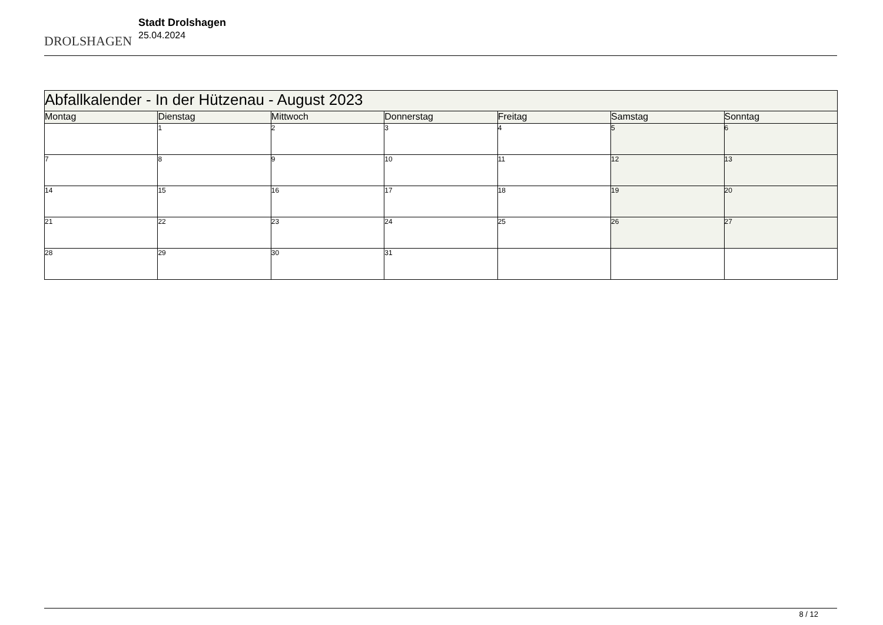DROLSHAGEN
Stadt Drolshagen
25.04.2024
| Abfallkalender - In der Hützenau - August 2023 | | | | | | |
| --- | --- | --- | --- | --- | --- | --- |
| Montag | Dienstag | Mittwoch | Donnerstag | Freitag | Samstag | Sonntag |
| | 1 | 2 | 3 | 4 | 5 | 6 |
| 7 | 8 | 9 | 10 | 11 | 12 | 13 |
| 14 | 15 | 16 | 17 | 18 | 19 | 20 |
| 21 | 22 | 23 | 24 | 25 | 26 | 27 |
| 28 | 29 | 30 | 31 | | | |
8 / 12